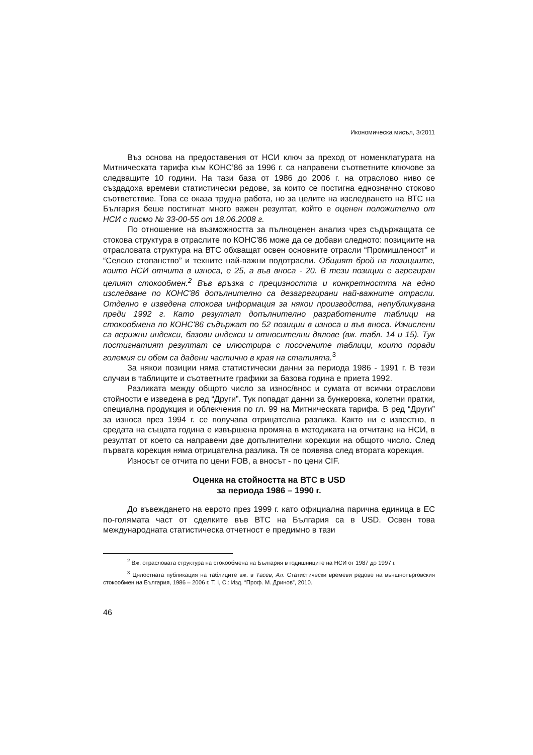Икономическа мисъл, 3/2011
Въз основа на предоставения от НСИ ключ за преход от номенклатурата на Митническата тарифа към КОНС’86 за 1996 г. са направени съответните ключове за следващите 10 години. На тази база от 1986 до 2006 г. на отраслово ниво се създадоха времеви статистически редове, за които се постигна еднозначно стоково съответствие. Това се оказа трудна работа, но за целите на изследването на ВТС на България беше постигнат много важен резултат, който е оценен положително от НСИ с писмо № 33-00-55 от 18.06.2008 г.
По отношение на възможността за пълноценен анализ чрез съдържащата се стокова структура в отраслите по КОНС'86 може да се добави следното: позициите на отрасловата структура на ВТС обхващат освен основните отрасли “Промишленост” и “Селско стопанство” и техните най-важни подотрасли. Общият брой на позициите, които НСИ отчита в износа, е 25, а във вноса - 20. В тези позиции е агрегиран целият стокообмен.<sup>2</sup> Във връзка с прецизността и конкретността на едно изследване по КОНС'86 допълнително са дезагрегирани най-важните отрасли. Отделно е изведена стокова информация за някои производства, непубликувана преди 1992 г. Като резултат допълнително разработените таблици на стокообмена по КОНС'86 съдържат по 52 позиции в износа и във вноса. Изчислени са верижни индекси, базови индекси и относителни дялове (вж. табл. 14 и 15). Тук постигнатият резултат се илюстрира с посочените таблици, които поради големия си обем са дадени частично в края на статията.<sup>3</sup>
За някои позиции няма статистически данни за периода 1986 - 1991 г. В тези случаи в таблиците и съответните графики за базова година е приета 1992.
Разликата между общото число за износ/внос и сумата от всички отраслови стойности е изведена в ред “Други”. Тук попадат данни за бункеровка, колетни пратки, специална продукция и облекчения по гл. 99 на Митническата тарифа. В ред “Други” за износа през 1994 г. се получава отрицателна разлика. Както ни е известно, в средата на същата година е извършена промяна в методиката на отчитане на НСИ, в резултат от което са направени две допълнителни корекции на общото число. След първата корекция няма отрицателна разлика. Тя се появява след втората корекция.
Износът се отчита по цени FOB, а вносът - по цени CIF.
Оценка на стойността на ВТС в USD
за периода 1986 – 1990 г.
До въвеждането на еврото през 1999 г. като официална парична единица в ЕС по-голямата част от сделките във ВТС на България са в USD. Освен това международната статистическа отчетност е предимно в тази
<sup>2</sup> Вж. отрасловата структура на стокообмена на България в годишниците на НСИ от 1987 до 1997 г.
<sup>3</sup> Цялостната публикация на таблиците вж. в Тасев, Ал. Статистически времеви редове на външнотърговския стокообмен на България, 1986 – 2006 г. Т. I, С.: Изд. “Проф. М. Дринов”, 2010.
46